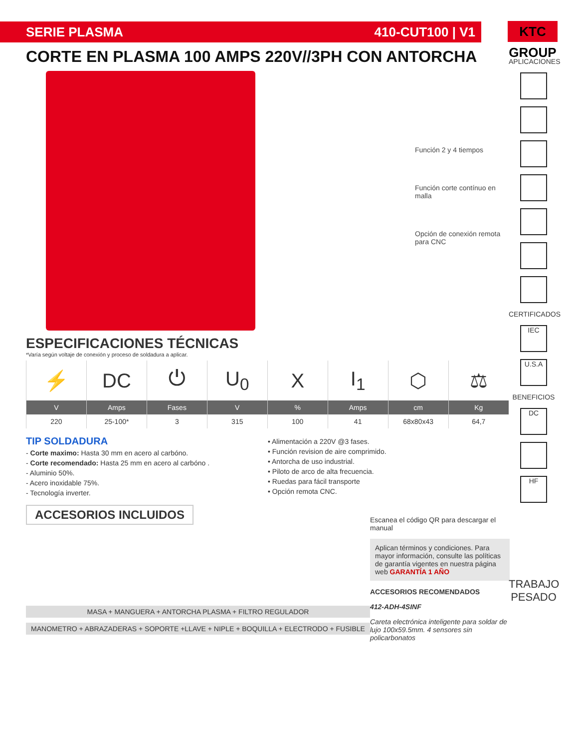SERIE PLASMA 410-CUT100 | V1
KTC GROUP
CORTE EN PLASMA 100 AMPS 220V//3PH CON ANTORCHA
Función 2 y 4 tiempos
Función corte contínuo en malla
Opción de conexión remota para CNC
ESPECIFICACIONES TÉCNICAS
*Varía según voltaje de conexión y proceso de soldadura a aplicar.
| ⚡ | DC | ⏻ | U<sub>0</sub> | X | I<sub>1</sub> | ⬡ | ⚖ |
| V | Amps | Fases | V | % | Amps | cm | Kg |
| 220 | 25-100* | 3 | 315 | 100 | 41 | 68x80x43 | 64,7 |
TIP SOLDADURA
- Corte maximo: Hasta 30 mm en acero al carbóno.
- Corte recomendado: Hasta 25 mm en acero al carbóno .
- Aluminio 50%.
- Acero inoxidable 75%.
- Tecnología inverter.
• Alimentación a 220V @3 fases.
• Función revision de aire comprimido.
• Antorcha de uso industrial.
• Piloto de arco de alta frecuencia.
• Ruedas para fácil transporte
• Opción remota CNC.
ACCESORIOS INCLUIDOS
MASA + MANGUERA + ANTORCHA PLASMA + FILTRO REGULADOR
MANOMETRO + ABRAZADERAS + SOPORTE +LLAVE + NIPLE + BOQUILLA + ELECTRODO + FUSIBLE
Escanea el código QR para descargar el manual
Aplican términos y condiciones. Para mayor información, consulte las políticas de garantía vigentes en nuestra página web GARANTÍA 1 AÑO
ACCESORIOS RECOMENDADOS
412-ADH-4SINF
Careta electrónica inteligente para soldar de lujo 100x59.5mm. 4 sensores sin policarbonatos
APLICACIONES
CERTIFICADOS
IEC
U.S.A
BENEFICIOS
DC
HF
TRABAJO PESADO